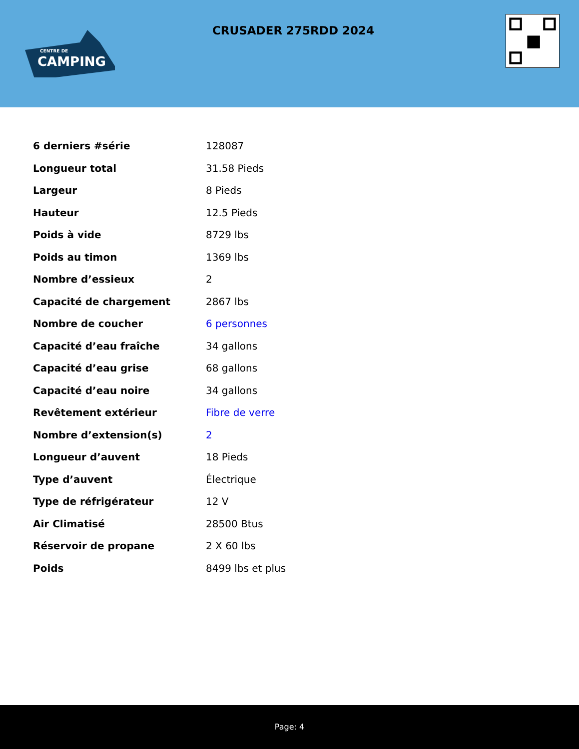CENTRE DE
CAMPING
CRUSADER 275RDD 2024
| 6 derniers #série | 128087 |
| Longueur total | 31.58 Pieds |
| Largeur | 8 Pieds |
| Hauteur | 12.5 Pieds |
| Poids à vide | 8729 lbs |
| Poids au timon | 1369 lbs |
| Nombre d’essieux | 2 |
| Capacité de chargement | 2867 lbs |
| Nombre de coucher | 6 personnes |
| Capacité d’eau fraîche | 34 gallons |
| Capacité d’eau grise | 68 gallons |
| Capacité d’eau noire | 34 gallons |
| Revêtement extérieur | Fibre de verre |
| Nombre d’extension(s) | 2 |
| Longueur d’auvent | 18 Pieds |
| Type d’auvent | Électrique |
| Type de réfrigérateur | 12 V |
| Air Climatisé | 28500 Btus |
| Réservoir de propane | 2 X 60 lbs |
| Poids | 8499 lbs et plus |
Page: 4